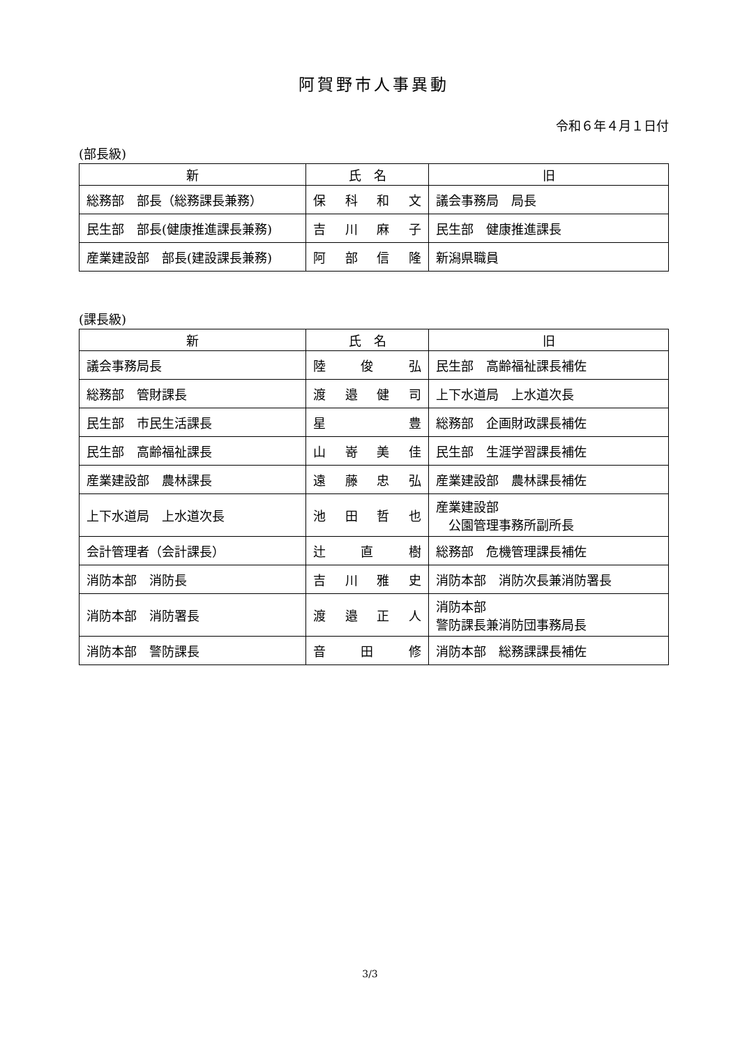阿賀野市人事異動
令和６年４月１日付
(部長級)
| 新 | 氏 名 | 旧 |
| --- | --- | --- |
| 総務部 部長（総務課長兼務） | 保 科 和 文 | 議会事務局 局長 |
| 民生部 部長(健康推進課長兼務) | 吉 川 麻 子 | 民生部 健康推進課長 |
| 産業建設部 部長(建設課長兼務) | 阿 部 信 隆 | 新潟県職員 |
(課長級)
| 新 | 氏 名 | 旧 |
| --- | --- | --- |
| 議会事務局長 | 陸 俊 弘 | 民生部 高齢福祉課長補佐 |
| 総務部 管財課長 | 渡 邉 健 司 | 上下水道局 上水道次長 |
| 民生部 市民生活課長 | 星 豊 | 総務部 企画財政課長補佐 |
| 民生部 高齢福祉課長 | 山 嵜 美 佳 | 民生部 生涯学習課長補佐 |
| 産業建設部 農林課長 | 遠 藤 忠 弘 | 産業建設部 農林課長補佐 |
| 上下水道局 上水道次長 | 池 田 哲 也 | 産業建設部 公園管理事務所副所長 |
| 会計管理者（会計課長） | 辻 直 樹 | 総務部 危機管理課長補佐 |
| 消防本部 消防長 | 吉 川 雅 史 | 消防本部 消防次長兼消防署長 |
| 消防本部 消防署長 | 渡 邉 正 人 | 消防本部 警防課長兼消防団事務局長 |
| 消防本部 警防課長 | 音 田 修 | 消防本部 総務課課長補佐 |
3/3